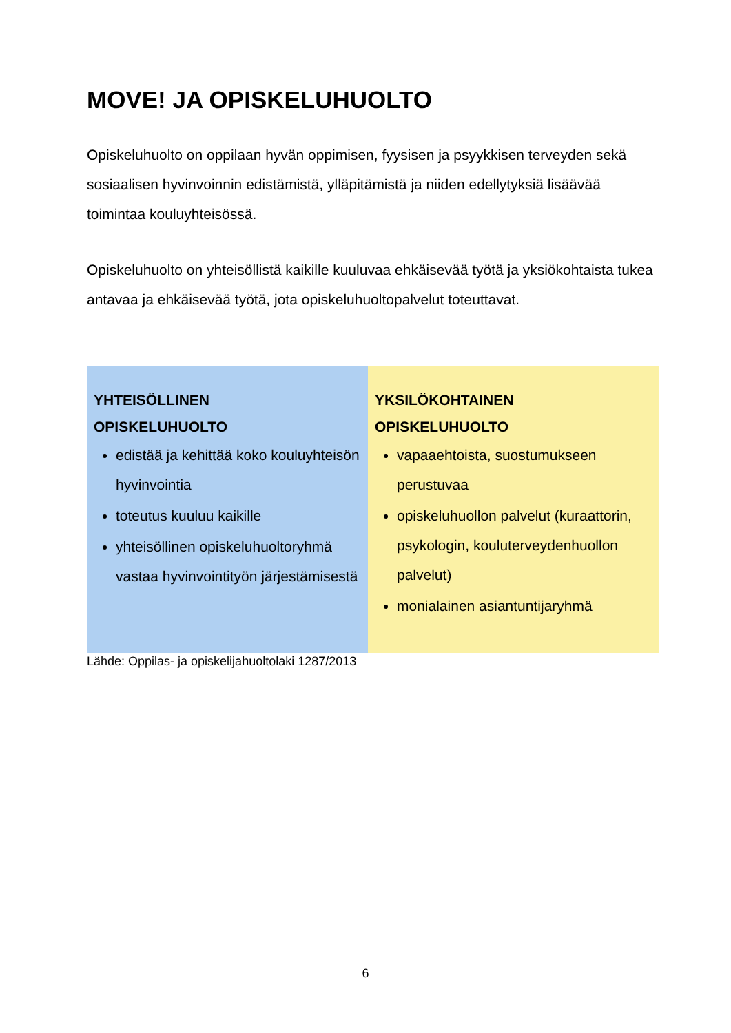MOVE! JA OPISKELUHUOLTO
Opiskeluhuolto on oppilaan hyvän oppimisen, fyysisen ja psyykkisen terveyden sekä sosiaalisen hyvinvoinnin edistämistä, ylläpitämistä ja niiden edellytyksiä lisäävää toimintaa kouluyhteisössä.
Opiskeluhuolto on yhteisöllistä kaikille kuuluvaa ehkäisevää työtä ja yksiökohtaista tukea antavaa ja ehkäisevää työtä, jota opiskeluhuoltopalvelut toteuttavat.
| YHTEISÖLLINEN OPISKELUHUOLTO edistää ja kehittää koko kouluyhteisön hyvinvointia toteutus kuuluu kaikille yhteisöllinen opiskeluhuoltoryhmä vastaa hyvinvointityön järjestämisestä | YKSILÖKOHTAINEN OPISKELUHUOLTO vapaaehtoista, suostumukseen perustuvaa opiskeluhuollon palvelut (kuraattorin, psykologin, kouluterveydenhuollon palvelut) monialainen asiantuntijaryhmä |
Lähde: Oppilas- ja opiskelijahuoltolaki 1287/2013
6